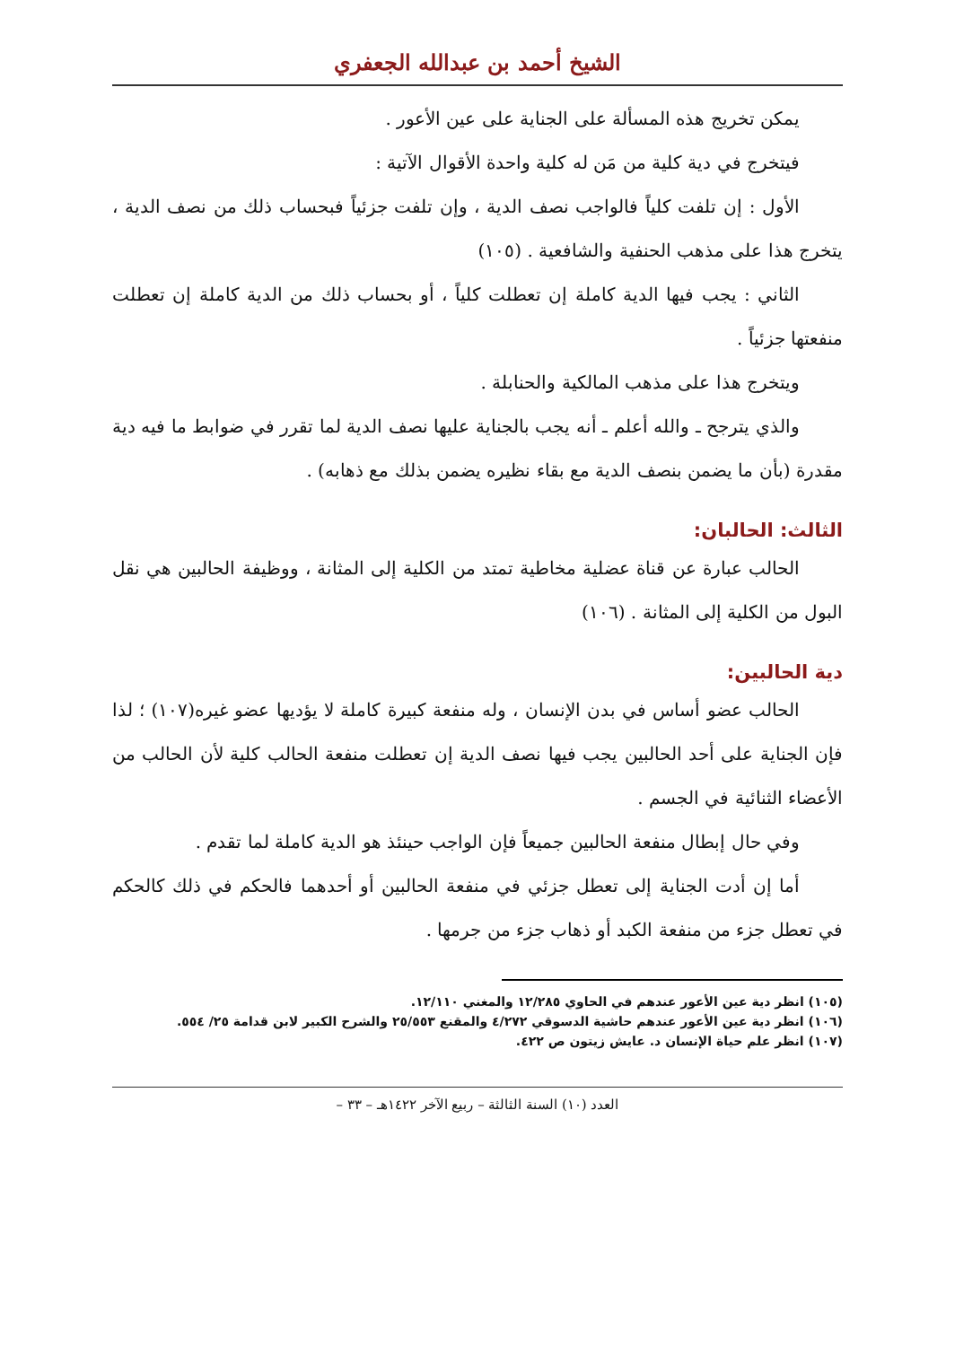الشيخ أحمد بن عبدالله الجعفري
يمكن تخريج هذه المسألة على الجناية على عين الأعور .
فيتخرج في دية كلية من مَن له كلية واحدة الأقوال الآتية :
الأول : إن تلفت كلياً فالواجب نصف الدية ، وإن تلفت جزئياً فبحساب ذلك من نصف الدية ، يتخرج هذا على مذهب الحنفية والشافعية . (١٠٥)
الثاني : يجب فيها الدية كاملة إن تعطلت كلياً ، أو بحساب ذلك من الدية كاملة إن تعطلت منفعتها جزئياً .
ويتخرج هذا على مذهب المالكية والحنابلة .
والذي يترجح ـ والله أعلم ـ أنه يجب بالجناية عليها نصف الدية لما تقرر في ضوابط ما فيه دية مقدرة (بأن ما يضمن بنصف الدية مع بقاء نظيره يضمن بذلك مع ذهابه) .
الثالث: الحالبان:
الحالب عبارة عن قناة عضلية مخاطية تمتد من الكلية إلى المثانة ، ووظيفة الحالبين هي نقل البول من الكلية إلى المثانة . (١٠٦)
دية الحالبين:
الحالب عضو أساس في بدن الإنسان ، وله منفعة كبيرة كاملة لا يؤديها عضو غيره(١٠٧) ؛ لذا فإن الجناية على أحد الحالبين يجب فيها نصف الدية إن تعطلت منفعة الحالب كلية لأن الحالب من الأعضاء الثنائية في الجسم .
وفي حال إبطال منفعة الحالبين جميعاً فإن الواجب حينئذ هو الدية كاملة لما تقدم .
أما إن أدت الجناية إلى تعطل جزئي في منفعة الحالبين أو أحدهما فالحكم في ذلك كالحكم في تعطل جزء من منفعة الكبد أو ذهاب جزء من جرمها .
(١٠٥) انظر دية عين الأعور عندهم في الحاوي ١٢/٢٨٥ والمغني ١٢/١١٠.
(١٠٦) انظر دية عين الأعور عندهم حاشية الدسوقي ٤/٢٧٢ والمقنع ٢٥/٥٥٣ والشرح الكبير لابن قدامة ٢٥/ ٥٥٤.
(١٠٧) انظر علم حياة الإنسان د. عايش زيتون ص ٤٢٢.
العدد (١٠) السنة الثالثة – ربيع الآخر ١٤٢٢هـ – ٣٣ –